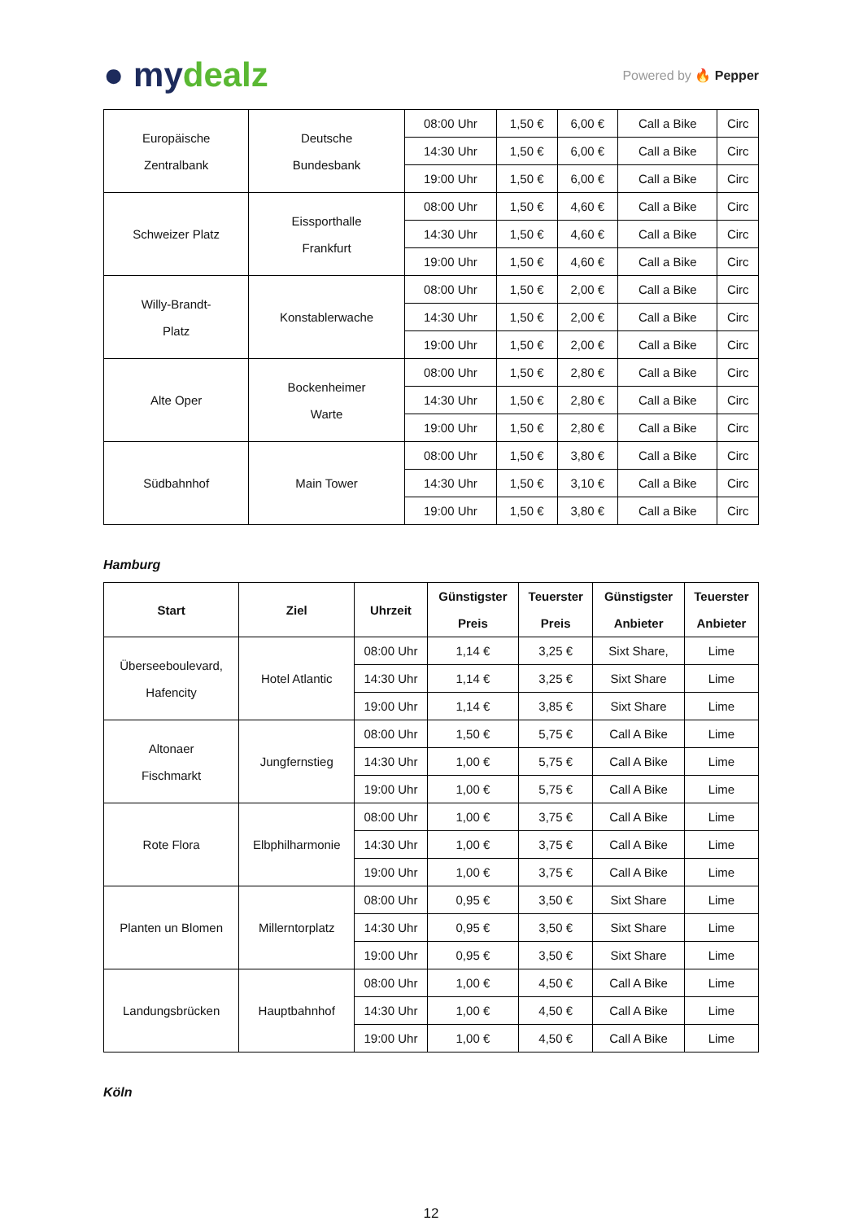● mydealz
Powered by 🔥 Pepper
| Europäische Zentralbank | Deutsche Bundesbank | 08:00 Uhr | 1,50 € | 6,00 € | Call a Bike | Circ |
| | | 14:30 Uhr | 1,50 € | 6,00 € | Call a Bike | Circ |
| | | 19:00 Uhr | 1,50 € | 6,00 € | Call a Bike | Circ |
| Schweizer Platz | Eissporthalle Frankfurt | 08:00 Uhr | 1,50 € | 4,60 € | Call a Bike | Circ |
| | | 14:30 Uhr | 1,50 € | 4,60 € | Call a Bike | Circ |
| | | 19:00 Uhr | 1,50 € | 4,60 € | Call a Bike | Circ |
| Willy-Brandt- Platz | Konstablerwache | 08:00 Uhr | 1,50 € | 2,00 € | Call a Bike | Circ |
| | | 14:30 Uhr | 1,50 € | 2,00 € | Call a Bike | Circ |
| | | 19:00 Uhr | 1,50 € | 2,00 € | Call a Bike | Circ |
| Alte Oper | Bockenheimer Warte | 08:00 Uhr | 1,50 € | 2,80 € | Call a Bike | Circ |
| | | 14:30 Uhr | 1,50 € | 2,80 € | Call a Bike | Circ |
| | | 19:00 Uhr | 1,50 € | 2,80 € | Call a Bike | Circ |
| Südbahnhof | Main Tower | 08:00 Uhr | 1,50 € | 3,80 € | Call a Bike | Circ |
| | | 14:30 Uhr | 1,50 € | 3,10 € | Call a Bike | Circ |
| | | 19:00 Uhr | 1,50 € | 3,80 € | Call a Bike | Circ |
Hamburg
| Start | Ziel | Uhrzeit | Günstigster Preis | Teuerster Preis | Günstigster Anbieter | Teuerster Anbieter |
| --- | --- | --- | --- | --- | --- | --- |
| Überseeboulevard, Hafencity | Hotel Atlantic | 08:00 Uhr | 1,14 € | 3,25 € | Sixt Share, | Lime |
| | | 14:30 Uhr | 1,14 € | 3,25 € | Sixt Share | Lime |
| | | 19:00 Uhr | 1,14 € | 3,85 € | Sixt Share | Lime |
| Altonaer Fischmarkt | Jungfernstieg | 08:00 Uhr | 1,50 € | 5,75 € | Call A Bike | Lime |
| | | 14:30 Uhr | 1,00 € | 5,75 € | Call A Bike | Lime |
| | | 19:00 Uhr | 1,00 € | 5,75 € | Call A Bike | Lime |
| Rote Flora | Elbphilharmonie | 08:00 Uhr | 1,00 € | 3,75 € | Call A Bike | Lime |
| | | 14:30 Uhr | 1,00 € | 3,75 € | Call A Bike | Lime |
| | | 19:00 Uhr | 1,00 € | 3,75 € | Call A Bike | Lime |
| Planten un Blomen | Millerntorplatz | 08:00 Uhr | 0,95 € | 3,50 € | Sixt Share | Lime |
| | | 14:30 Uhr | 0,95 € | 3,50 € | Sixt Share | Lime |
| | | 19:00 Uhr | 0,95 € | 3,50 € | Sixt Share | Lime |
| Landungsbrücken | Hauptbahnhof | 08:00 Uhr | 1,00 € | 4,50 € | Call A Bike | Lime |
| | | 14:30 Uhr | 1,00 € | 4,50 € | Call A Bike | Lime |
| | | 19:00 Uhr | 1,00 € | 4,50 € | Call A Bike | Lime |
Köln
12